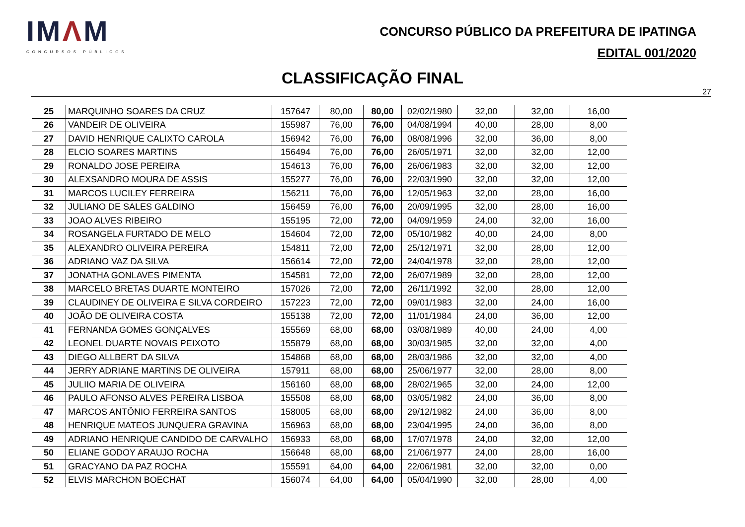IMΛM
CONCURSOS PÚBLICOS
CONCURSO PÚBLICO DA PREFEITURA DE IPATINGA
EDITAL 001/2020
CLASSIFICAÇÃO FINAL
27
| 25 | MARQUINHO SOARES DA CRUZ | 157647 | 80,00 | 80,00 | 02/02/1980 | 32,00 | 32,00 | 16,00 |
| 26 | VANDEIR DE OLIVEIRA | 155987 | 76,00 | 76,00 | 04/08/1994 | 40,00 | 28,00 | 8,00 |
| 27 | DAVID HENRIQUE CALIXTO CAROLA | 156942 | 76,00 | 76,00 | 08/08/1996 | 32,00 | 36,00 | 8,00 |
| 28 | ELCIO SOARES MARTINS | 156494 | 76,00 | 76,00 | 26/05/1971 | 32,00 | 32,00 | 12,00 |
| 29 | RONALDO JOSE PEREIRA | 154613 | 76,00 | 76,00 | 26/06/1983 | 32,00 | 32,00 | 12,00 |
| 30 | ALEXSANDRO MOURA DE ASSIS | 155277 | 76,00 | 76,00 | 22/03/1990 | 32,00 | 32,00 | 12,00 |
| 31 | MARCOS LUCILEY FERREIRA | 156211 | 76,00 | 76,00 | 12/05/1963 | 32,00 | 28,00 | 16,00 |
| 32 | JULIANO DE SALES GALDINO | 156459 | 76,00 | 76,00 | 20/09/1995 | 32,00 | 28,00 | 16,00 |
| 33 | JOAO ALVES RIBEIRO | 155195 | 72,00 | 72,00 | 04/09/1959 | 24,00 | 32,00 | 16,00 |
| 34 | ROSANGELA FURTADO DE MELO | 154604 | 72,00 | 72,00 | 05/10/1982 | 40,00 | 24,00 | 8,00 |
| 35 | ALEXANDRO OLIVEIRA PEREIRA | 154811 | 72,00 | 72,00 | 25/12/1971 | 32,00 | 28,00 | 12,00 |
| 36 | ADRIANO VAZ DA SILVA | 156614 | 72,00 | 72,00 | 24/04/1978 | 32,00 | 28,00 | 12,00 |
| 37 | JONATHA GONLAVES PIMENTA | 154581 | 72,00 | 72,00 | 26/07/1989 | 32,00 | 28,00 | 12,00 |
| 38 | MARCELO BRETAS DUARTE MONTEIRO | 157026 | 72,00 | 72,00 | 26/11/1992 | 32,00 | 28,00 | 12,00 |
| 39 | CLAUDINEY DE OLIVEIRA E SILVA CORDEIRO | 157223 | 72,00 | 72,00 | 09/01/1983 | 32,00 | 24,00 | 16,00 |
| 40 | JOÃO DE OLIVEIRA COSTA | 155138 | 72,00 | 72,00 | 11/01/1984 | 24,00 | 36,00 | 12,00 |
| 41 | FERNANDA GOMES GONÇALVES | 155569 | 68,00 | 68,00 | 03/08/1989 | 40,00 | 24,00 | 4,00 |
| 42 | LEONEL DUARTE NOVAIS PEIXOTO | 155879 | 68,00 | 68,00 | 30/03/1985 | 32,00 | 32,00 | 4,00 |
| 43 | DIEGO ALLBERT DA SILVA | 154868 | 68,00 | 68,00 | 28/03/1986 | 32,00 | 32,00 | 4,00 |
| 44 | JERRY ADRIANE MARTINS DE OLIVEIRA | 157911 | 68,00 | 68,00 | 25/06/1977 | 32,00 | 28,00 | 8,00 |
| 45 | JULIIO MARIA DE OLIVEIRA | 156160 | 68,00 | 68,00 | 28/02/1965 | 32,00 | 24,00 | 12,00 |
| 46 | PAULO AFONSO ALVES PEREIRA LISBOA | 155508 | 68,00 | 68,00 | 03/05/1982 | 24,00 | 36,00 | 8,00 |
| 47 | MARCOS ANTÔNIO FERREIRA SANTOS | 158005 | 68,00 | 68,00 | 29/12/1982 | 24,00 | 36,00 | 8,00 |
| 48 | HENRIQUE MATEOS JUNQUERA GRAVINA | 156963 | 68,00 | 68,00 | 23/04/1995 | 24,00 | 36,00 | 8,00 |
| 49 | ADRIANO HENRIQUE CANDIDO DE CARVALHO | 156933 | 68,00 | 68,00 | 17/07/1978 | 24,00 | 32,00 | 12,00 |
| 50 | ELIANE GODOY ARAUJO ROCHA | 156648 | 68,00 | 68,00 | 21/06/1977 | 24,00 | 28,00 | 16,00 |
| 51 | GRACYANO DA PAZ ROCHA | 155591 | 64,00 | 64,00 | 22/06/1981 | 32,00 | 32,00 | 0,00 |
| 52 | ELVIS MARCHON BOECHAT | 156074 | 64,00 | 64,00 | 05/04/1990 | 32,00 | 28,00 | 4,00 |